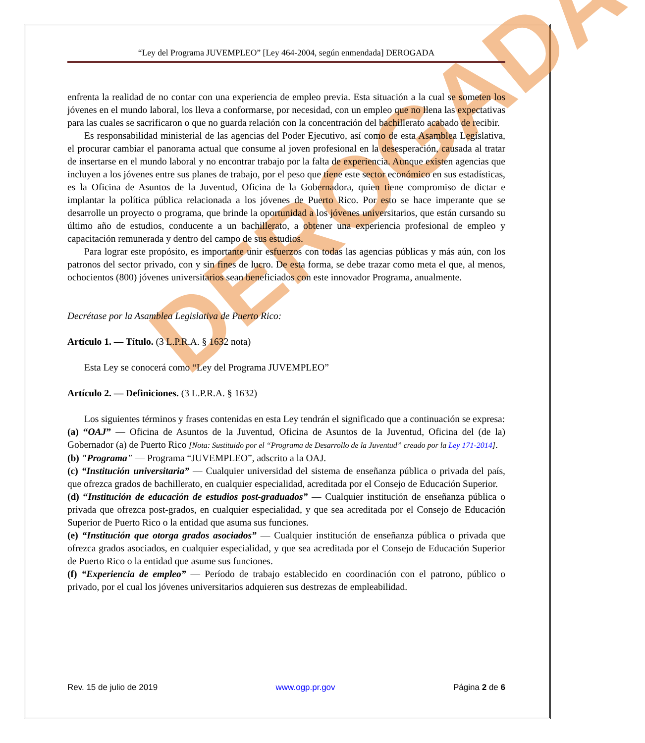DEROGADA
“Ley del Programa JUVEMPLEO” [Ley 464-2004, según enmendada] DEROGADA
enfrenta la realidad de no contar con una experiencia de empleo previa. Esta situación a la cual se someten los jóvenes en el mundo laboral, los lleva a conformarse, por necesidad, con un empleo que no llena las expectativas para las cuales se sacrificaron o que no guarda relación con la concentración del bachillerato acabado de recibir.
Es responsabilidad ministerial de las agencias del Poder Ejecutivo, así como de esta Asamblea Legislativa, el procurar cambiar el panorama actual que consume al joven profesional en la desesperación, causada al tratar de insertarse en el mundo laboral y no encontrar trabajo por la falta de experiencia. Aunque existen agencias que incluyen a los jóvenes entre sus planes de trabajo, por el peso que tiene este sector económico en sus estadísticas, es la Oficina de Asuntos de la Juventud, Oficina de la Gobernadora, quien tiene compromiso de dictar e implantar la política pública relacionada a los jóvenes de Puerto Rico. Por esto se hace imperante que se desarrolle un proyecto o programa, que brinde la oportunidad a los jóvenes universitarios, que están cursando su último año de estudios, conducente a un bachillerato, a obtener una experiencia profesional de empleo y capacitación remunerada y dentro del campo de sus estudios.
Para lograr este propósito, es importante unir esfuerzos con todas las agencias públicas y más aún, con los patronos del sector privado, con y sin fines de lucro. De esta forma, se debe trazar como meta el que, al menos, ochocientos (800) jóvenes universitarios sean beneficiados con este innovador Programa, anualmente.
Decrétase por la Asamblea Legislativa de Puerto Rico:
Artículo 1. — Título. (3 L.P.R.A. § 1632 nota)
Esta Ley se conocerá como “Ley del Programa JUVEMPLEO”
Artículo 2. — Definiciones. (3 L.P.R.A. § 1632)
Los siguientes términos y frases contenidas en esta Ley tendrán el significado que a continuación se expresa:
(a) “OAJ” — Oficina de Asuntos de la Juventud, Oficina de Asuntos de la Juventud, Oficina del (de la) Gobernador (a) de Puerto Rico [Nota: Sustituido por el “Programa de Desarrollo de la Juventud” creado por la Ley 171-2014].
(b) "Programa" — Programa “JUVEMPLEO”, adscrito a la OAJ.
(c) “Institución universitaria” — Cualquier universidad del sistema de enseñanza pública o privada del país, que ofrezca grados de bachillerato, en cualquier especialidad, acreditada por el Consejo de Educación Superior.
(d) “Institución de educación de estudios post-graduados” — Cualquier institución de enseñanza pública o privada que ofrezca post-grados, en cualquier especialidad, y que sea acreditada por el Consejo de Educación Superior de Puerto Rico o la entidad que asuma sus funciones.
(e) “Institución que otorga grados asociados” — Cualquier institución de enseñanza pública o privada que ofrezca grados asociados, en cualquier especialidad, y que sea acreditada por el Consejo de Educación Superior de Puerto Rico o la entidad que asume sus funciones.
(f) “Experiencia de empleo” — Período de trabajo establecido en coordinación con el patrono, público o privado, por el cual los jóvenes universitarios adquieren sus destrezas de empleabilidad.
Rev. 15 de julio de 2019 www.ogp.pr.gov Página 2 de 6